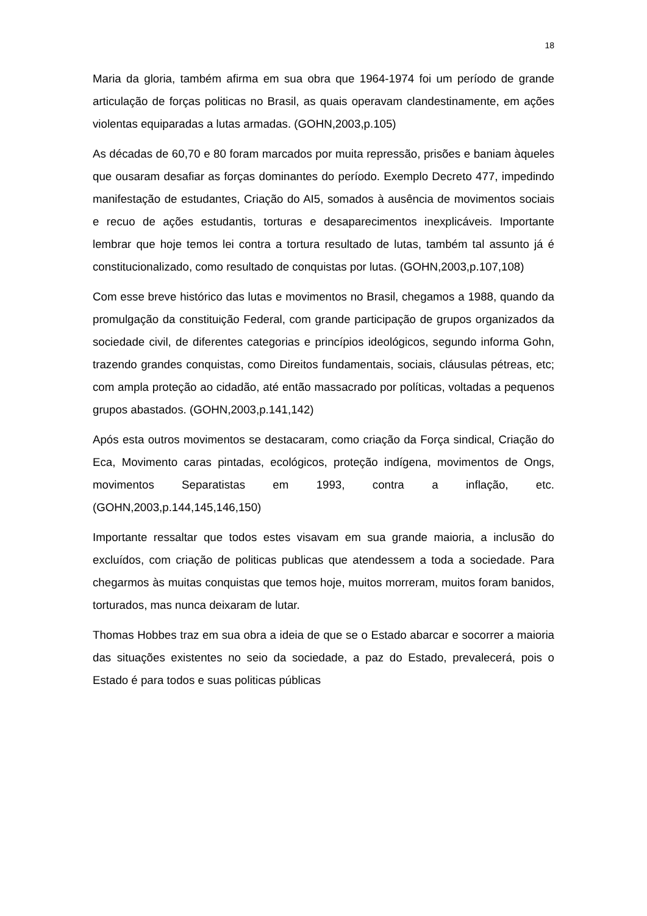18
Maria da gloria, também afirma em sua obra que 1964-1974 foi um período de grande articulação de forças politicas no Brasil, as quais operavam clandestinamente, em ações violentas equiparadas a lutas armadas. (GOHN,2003,p.105)
As décadas de 60,70 e 80 foram marcados por muita repressão, prisões e baniam àqueles que ousaram desafiar as forças dominantes do período. Exemplo Decreto 477, impedindo manifestação de estudantes, Criação do AI5, somados à ausência de movimentos sociais e recuo de ações estudantis, torturas e desaparecimentos inexplicáveis. Importante lembrar que hoje temos lei contra a tortura resultado de lutas, também tal assunto já é constitucionalizado, como resultado de conquistas por lutas. (GOHN,2003,p.107,108)
Com esse breve histórico das lutas e movimentos no Brasil, chegamos a 1988, quando da promulgação da constituição Federal, com grande participação de grupos organizados da sociedade civil, de diferentes categorias e princípios ideológicos, segundo informa Gohn, trazendo grandes conquistas, como Direitos fundamentais, sociais, cláusulas pétreas, etc; com ampla proteção ao cidadão, até então massacrado por políticas, voltadas a pequenos grupos abastados. (GOHN,2003,p.141,142)
Após esta outros movimentos se destacaram, como criação da Força sindical, Criação do Eca, Movimento caras pintadas, ecológicos, proteção indígena, movimentos de Ongs, movimentos Separatistas em 1993, contra a inflação, etc. (GOHN,2003,p.144,145,146,150)
Importante ressaltar que todos estes visavam em sua grande maioria, a inclusão do excluídos, com criação de politicas publicas que atendessem a toda a sociedade. Para chegarmos às muitas conquistas que temos hoje, muitos morreram, muitos foram banidos, torturados, mas nunca deixaram de lutar.
Thomas Hobbes traz em sua obra a ideia de que se o Estado abarcar e socorrer a maioria das situações existentes no seio da sociedade, a paz do Estado, prevalecerá, pois o Estado é para todos e suas politicas públicas